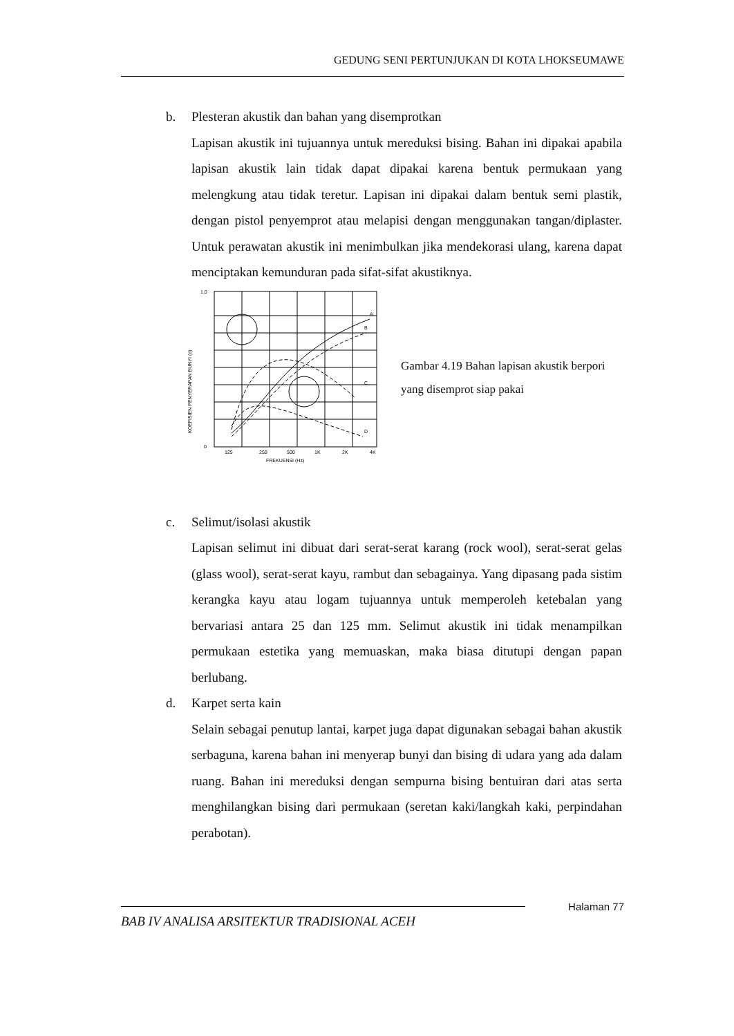GEDUNG SENI PERTUNJUKAN DI KOTA LHOKSEUMAWE
b. Plesteran akustik dan bahan yang disemprotkan
Lapisan akustik ini tujuannya untuk mereduksi bising. Bahan ini dipakai apabila lapisan akustik lain tidak dapat dipakai karena bentuk permukaan yang melengkung atau tidak teretur. Lapisan ini dipakai dalam bentuk semi plastik, dengan pistol penyemprot atau melapisi dengan menggunakan tangan/diplaster. Untuk perawatan akustik ini menimbulkan jika mendekorasi ulang, karena dapat menciptakan kemunduran pada sifat-sifat akustiknya.
A
B
C
D
0
1,0
125
250
500
1K
2K
4K
FREKUENSI (Hz)
KOEFISIEN PENYERAPAN BUNYI (α)
Gambar 4.19 Bahan lapisan akustik berpori yang disemprot siap pakai
c. Selimut/isolasi akustik
Lapisan selimut ini dibuat dari serat-serat karang (rock wool), serat-serat gelas (glass wool), serat-serat kayu, rambut dan sebagainya. Yang dipasang pada sistim kerangka kayu atau logam tujuannya untuk memperoleh ketebalan yang bervariasi antara 25 dan 125 mm. Selimut akustik ini tidak menampilkan permukaan estetika yang memuaskan, maka biasa ditutupi dengan papan berlubang.
d. Karpet serta kain
Selain sebagai penutup lantai, karpet juga dapat digunakan sebagai bahan akustik serbaguna, karena bahan ini menyerap bunyi dan bising di udara yang ada dalam ruang. Bahan ini mereduksi dengan sempurna bising bentuiran dari atas serta menghilangkan bising dari permukaan (seretan kaki/langkah kaki, perpindahan perabotan).
Halaman 77
BAB IV ANALISA ARSITEKTUR TRADISIONAL ACEH